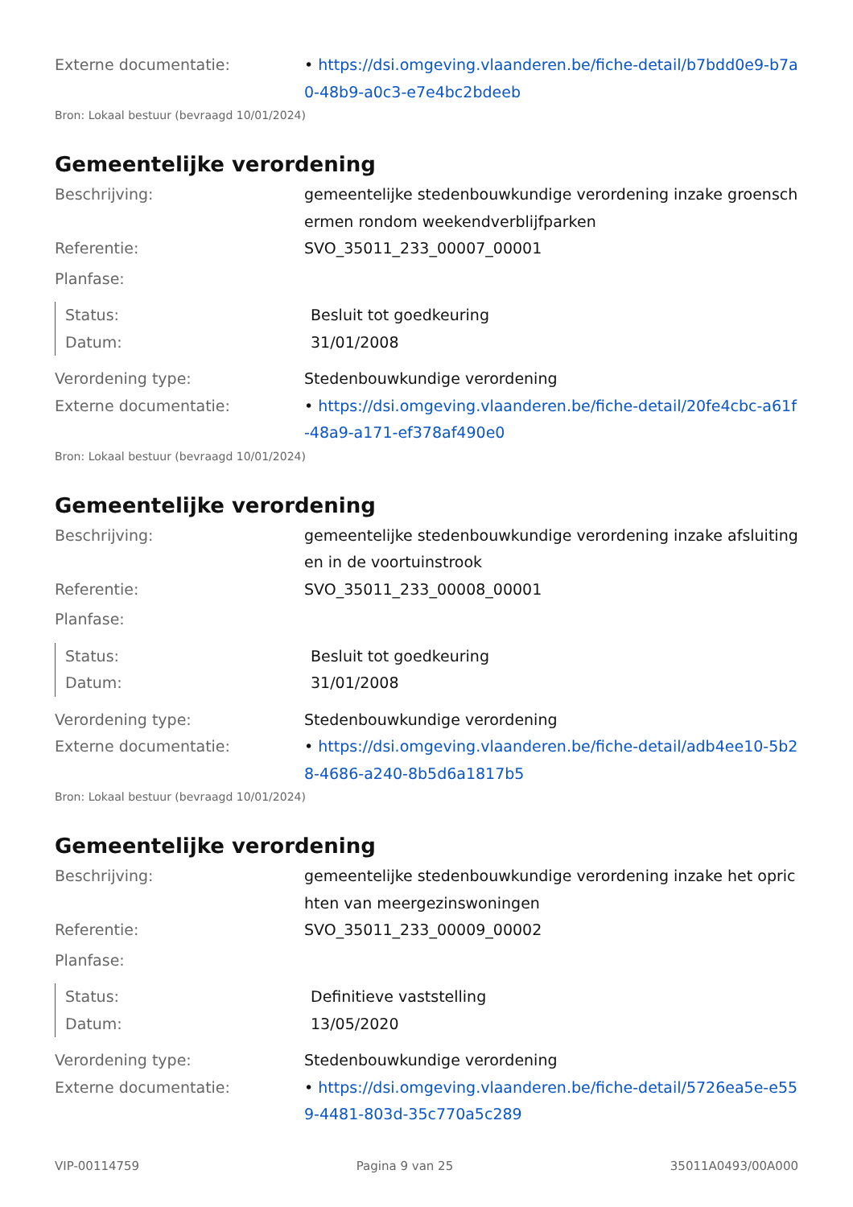Externe documentatie: • https://dsi.omgeving.vlaanderen.be/fiche-detail/b7bdd0e9-b7a0-48b9-a0c3-e7e4bc2bdeeb
Bron: Lokaal bestuur (bevraagd 10/01/2024)
Gemeentelijke verordening
Beschrijving: gemeentelijke stedenbouwkundige verordening inzake groenschermen rondom weekendverblijfparken
Referentie: SVO_35011_233_00007_00001
Planfase:
Status: Besluit tot goedkeuring
Datum: 31/01/2008
Verordening type: Stedenbouwkundige verordening
Externe documentatie: • https://dsi.omgeving.vlaanderen.be/fiche-detail/20fe4cbc-a61f-48a9-a171-ef378af490e0
Bron: Lokaal bestuur (bevraagd 10/01/2024)
Gemeentelijke verordening
Beschrijving: gemeentelijke stedenbouwkundige verordening inzake afsluitingen in de voortuinstrook
Referentie: SVO_35011_233_00008_00001
Planfase:
Status: Besluit tot goedkeuring
Datum: 31/01/2008
Verordening type: Stedenbouwkundige verordening
Externe documentatie: • https://dsi.omgeving.vlaanderen.be/fiche-detail/adb4ee10-5b28-4686-a240-8b5d6a1817b5
Bron: Lokaal bestuur (bevraagd 10/01/2024)
Gemeentelijke verordening
Beschrijving: gemeentelijke stedenbouwkundige verordening inzake het oprichten van meergezinswoningen
Referentie: SVO_35011_233_00009_00002
Planfase:
Status: Definitieve vaststelling
Datum: 13/05/2020
Verordening type: Stedenbouwkundige verordening
Externe documentatie: • https://dsi.omgeving.vlaanderen.be/fiche-detail/5726ea5e-e559-4481-803d-35c770a5c289
VIP-00114759 Pagina 9 van 25 35011A0493/00A000